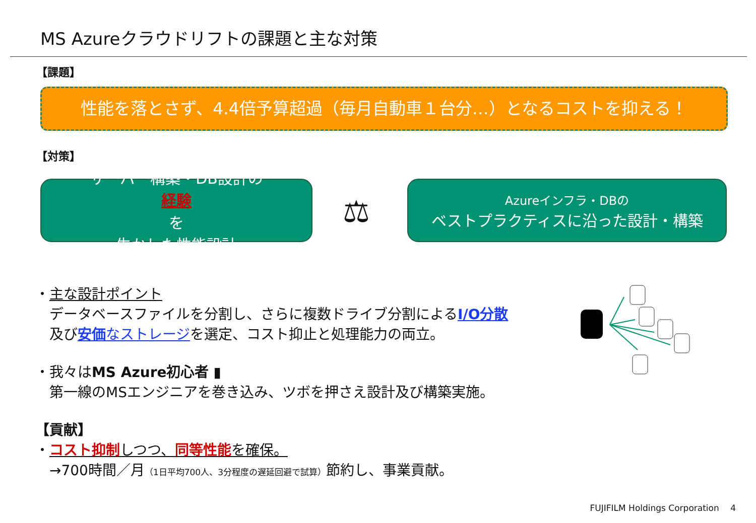MS Azureクラウドリフトの課題と主な対策
【課題】
性能を落とさず、4.4倍予算超過（毎月自動車１台分…）となるコストを抑える！
【対策】
サーバー構築・DB設計の
経験
を
生かした性能設計
⚖
Azureインフラ・DBの
ベストプラクティスに沿った設計・構築
・主な設計ポイント
　データベースファイルを分割し、さらに複数ドライブ分割によるI/O分散
　及び安価なストレージを選定、コスト抑止と処理能力の両立。
・我々はMS Azure初心者 ▮
　第一線のMSエンジニアを巻き込み、ツボを押さえ設計及び構築実施。
【貢献】
・コスト抑制しつつ、同等性能を確保。
　→700時間／月（1日平均700人、3分程度の遅延回避で試算）節約し、事業貢献。
FUJIFILM Holdings Corporation　 4